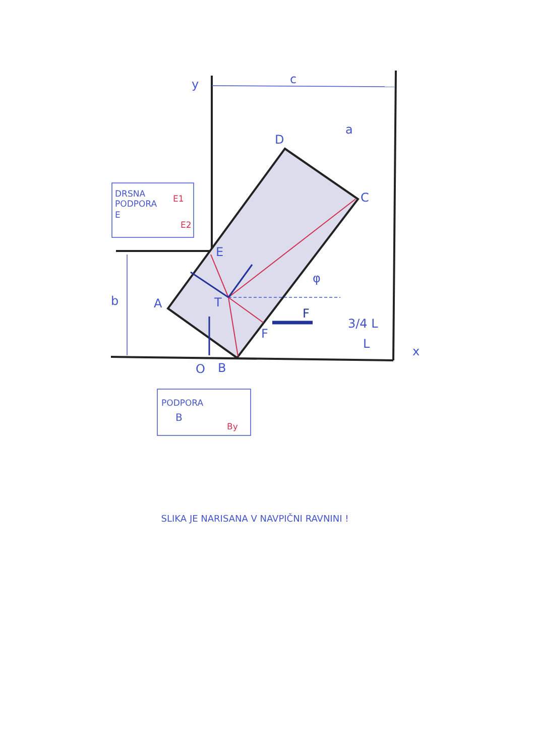y
c
a
D
C
A
T
E
F
O
B
b
x
φ
F
3/4 L
L
DRSNA
PODPORA
E
E1
E2
PODPORA
B
By
SLIKA JE NARISANA V NAVPIČNI RAVNINI !